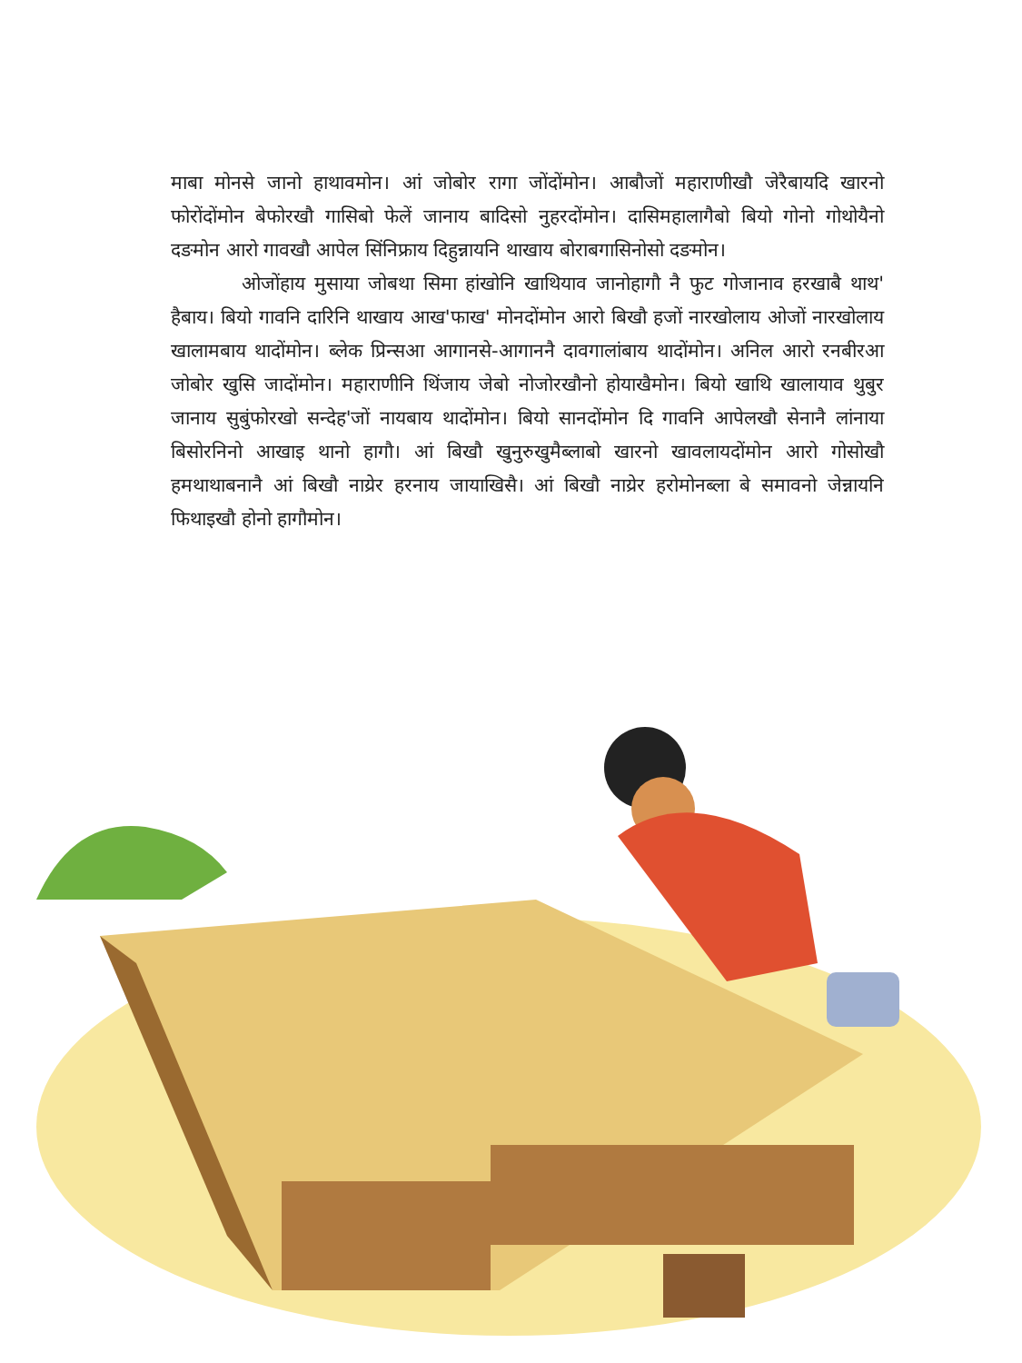माबा मोनसे जानो हाथावमोन। आं जोबोर रागा जोंदोंमोन। आबौजों महाराणीखौ जेरैबायदि खारनो फोरोंदोंमोन बेफोरखौ गासिबो फेलें जानाय बादिसो नुहरदोंमोन। दासिमहालागैबो बियो गोनो गोथोयैनो दङमोन आरो गावखौ आपेल सिंनिफ्राय दिहुन्नायनि थाखाय बोराबगासिनोसो दङमोन।
ओजोंहाय मुसाया जोबथा सिमा हांखोनि खाथियाव जानोहागौ नै फुट गोजानाव हरखाबै थाथ' हैबाय। बियो गावनि दारिनि थाखाय आख'फाख' मोनदोंमोन आरो बिखौ हजों नारखोलाय ओजों नारखोलाय खालामबाय थादोंमोन। ब्लेक प्रिन्सआ आगानसे-आगाननै दावगालांबाय थादोंमोन। अनिल आरो रनबीरआ जोबोर खुसि जादोंमोन। महाराणीनि थिंजाय जेबो नोजोरखौनो होयाखैमोन। बियो खाथि खालायाव थुबुर जानाय सुबुंफोरखो सन्देह'जों नायबाय थादोंमोन। बियो सानदोंमोन दि गावनि आपेलखौ सेनानै लांनाया बिसोरनिनो आखाइ थानो हागौ। आं बिखौ खुनुरुखुमैब्लाबो खारनो खावलायदोंमोन आरो गोसोखौ हमथाथाबनानै आं बिखौ नाय्रेर हरनाय जायाखिसै। आं बिखौ नाय्रेर हरोमोनब्ला बे समावनो जेन्नायनि फिथाइखौ होनो हागौमोन।